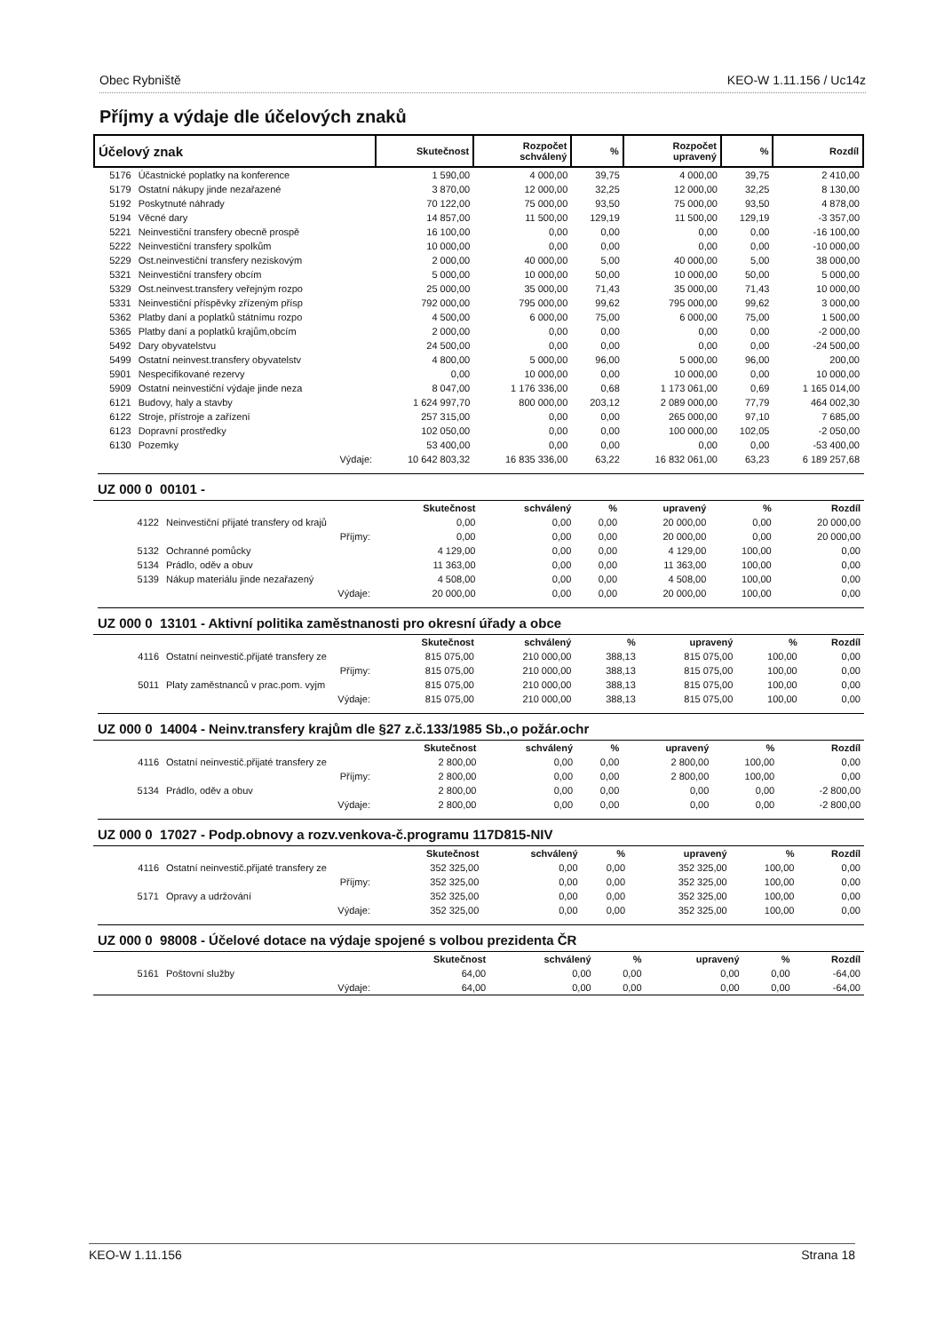Obec Rybniště KEO-W 1.11.156 / Uc14z
Příjmy a výdaje dle účelových znaků
| Účelový znak | | Skutečnost | Rozpočet schválený | % | Rozpočet upravený | % | Rozdíl |
| --- | --- | --- | --- | --- | --- | --- | --- |
| 5176 | Účastnické poplatky na konference | 1 590,00 | 4 000,00 | 39,75 | 4 000,00 | 39,75 | 2 410,00 |
| 5179 | Ostatní nákupy jinde nezařazené | 3 870,00 | 12 000,00 | 32,25 | 12 000,00 | 32,25 | 8 130,00 |
| 5192 | Poskytnuté náhrady | 70 122,00 | 75 000,00 | 93,50 | 75 000,00 | 93,50 | 4 878,00 |
| 5194 | Věcné dary | 14 857,00 | 11 500,00 | 129,19 | 11 500,00 | 129,19 | -3 357,00 |
| 5221 | Neinvestiční transfery obecně prospě | 16 100,00 | 0,00 | 0,00 | 0,00 | 0,00 | -16 100,00 |
| 5222 | Neinvestiční transfery spolkům | 10 000,00 | 0,00 | 0,00 | 0,00 | 0,00 | -10 000,00 |
| 5229 | Ost.neinvestiční transfery neziskovým | 2 000,00 | 40 000,00 | 5,00 | 40 000,00 | 5,00 | 38 000,00 |
| 5321 | Neinvestiční transfery obcím | 5 000,00 | 10 000,00 | 50,00 | 10 000,00 | 50,00 | 5 000,00 |
| 5329 | Ost.neinvest.transfery veřejným rozpo | 25 000,00 | 35 000,00 | 71,43 | 35 000,00 | 71,43 | 10 000,00 |
| 5331 | Neinvestiční příspěvky zřízeným přísp | 792 000,00 | 795 000,00 | 99,62 | 795 000,00 | 99,62 | 3 000,00 |
| 5362 | Platby daní a poplatků státnímu rozpo | 4 500,00 | 6 000,00 | 75,00 | 6 000,00 | 75,00 | 1 500,00 |
| 5365 | Platby daní a poplatků krajům,obcím | 2 000,00 | 0,00 | 0,00 | 0,00 | 0,00 | -2 000,00 |
| 5492 | Dary obyvatelstvu | 24 500,00 | 0,00 | 0,00 | 0,00 | 0,00 | -24 500,00 |
| 5499 | Ostatní neinvest.transfery obyvatelstv | 4 800,00 | 5 000,00 | 96,00 | 5 000,00 | 96,00 | 200,00 |
| 5901 | Nespecifikované rezervy | 0,00 | 10 000,00 | 0,00 | 10 000,00 | 0,00 | 10 000,00 |
| 5909 | Ostatní neinvestiční výdaje jinde neza | 8 047,00 | 1 176 336,00 | 0,68 | 1 173 061,00 | 0,69 | 1 165 014,00 |
| 6121 | Budovy, haly a stavby | 1 624 997,70 | 800 000,00 | 203,12 | 2 089 000,00 | 77,79 | 464 002,30 |
| 6122 | Stroje, přístroje a zařízení | 257 315,00 | 0,00 | 0,00 | 265 000,00 | 97,10 | 7 685,00 |
| 6123 | Dopravní prostředky | 102 050,00 | 0,00 | 0,00 | 100 000,00 | 102,05 | -2 050,00 |
| 6130 | Pozemky | 53 400,00 | 0,00 | 0,00 | 0,00 | 0,00 | -53 400,00 |
| | Výdaje: | 10 642 803,32 | 16 835 336,00 | 63,22 | 16 832 061,00 | 63,23 | 6 189 257,68 |
UZ 000 0 00101 -
| | | Skutečnost | schválený | % | upravený | % | Rozdíl |
| --- | --- | --- | --- | --- | --- | --- | --- |
| 4122 | Neinvestiční přijaté transfery od krajů | 0,00 | 0,00 | 0,00 | 20 000,00 | 0,00 | 20 000,00 |
| | Příjmy: | 0,00 | 0,00 | 0,00 | 20 000,00 | 0,00 | 20 000,00 |
| 5132 | Ochranné pomůcky | 4 129,00 | 0,00 | 0,00 | 4 129,00 | 100,00 | 0,00 |
| 5134 | Prádlo, oděv a obuv | 11 363,00 | 0,00 | 0,00 | 11 363,00 | 100,00 | 0,00 |
| 5139 | Nákup materiálu jinde nezařazený | 4 508,00 | 0,00 | 0,00 | 4 508,00 | 100,00 | 0,00 |
| | Výdaje: | 20 000,00 | 0,00 | 0,00 | 20 000,00 | 100,00 | 0,00 |
UZ 000 0 13101 - Aktivní politika zaměstnanosti pro okresní úřady a obce
| | | Skutečnost | schválený | % | upravený | % | Rozdíl |
| --- | --- | --- | --- | --- | --- | --- | --- |
| 4116 | Ostatní neinvestič.přijaté transfery ze | 815 075,00 | 210 000,00 | 388,13 | 815 075,00 | 100,00 | 0,00 |
| | Příjmy: | 815 075,00 | 210 000,00 | 388,13 | 815 075,00 | 100,00 | 0,00 |
| 5011 | Platy zaměstnanců v prac.pom. vyjm | 815 075,00 | 210 000,00 | 388,13 | 815 075,00 | 100,00 | 0,00 |
| | Výdaje: | 815 075,00 | 210 000,00 | 388,13 | 815 075,00 | 100,00 | 0,00 |
UZ 000 0 14004 - Neinv.transfery krajům dle §27 z.č.133/1985 Sb.,o požár.ochr
| | | Skutečnost | schválený | % | upravený | % | Rozdíl |
| --- | --- | --- | --- | --- | --- | --- | --- |
| 4116 | Ostatní neinvestič.přijaté transfery ze | 2 800,00 | 0,00 | 0,00 | 2 800,00 | 100,00 | 0,00 |
| | Příjmy: | 2 800,00 | 0,00 | 0,00 | 2 800,00 | 100,00 | 0,00 |
| 5134 | Prádlo, oděv a obuv | 2 800,00 | 0,00 | 0,00 | 0,00 | 0,00 | -2 800,00 |
| | Výdaje: | 2 800,00 | 0,00 | 0,00 | 0,00 | 0,00 | -2 800,00 |
UZ 000 0 17027 - Podp.obnovy a rozv.venkova-č.programu 117D815-NIV
| | | Skutečnost | schválený | % | upravený | % | Rozdíl |
| --- | --- | --- | --- | --- | --- | --- | --- |
| 4116 | Ostatní neinvestič.přijaté transfery ze | 352 325,00 | 0,00 | 0,00 | 352 325,00 | 100,00 | 0,00 |
| | Příjmy: | 352 325,00 | 0,00 | 0,00 | 352 325,00 | 100,00 | 0,00 |
| 5171 | Opravy a udržování | 352 325,00 | 0,00 | 0,00 | 352 325,00 | 100,00 | 0,00 |
| | Výdaje: | 352 325,00 | 0,00 | 0,00 | 352 325,00 | 100,00 | 0,00 |
UZ 000 0 98008 - Účelové dotace na výdaje spojené s volbou prezidenta ČR
| | | Skutečnost | schválený | % | upravený | % | Rozdíl |
| --- | --- | --- | --- | --- | --- | --- | --- |
| 5161 | Poštovní služby | 64,00 | 0,00 | 0,00 | 0,00 | 0,00 | -64,00 |
| | Výdaje: | 64,00 | 0,00 | 0,00 | 0,00 | 0,00 | -64,00 |
KEO-W 1.11.156 Strana 18